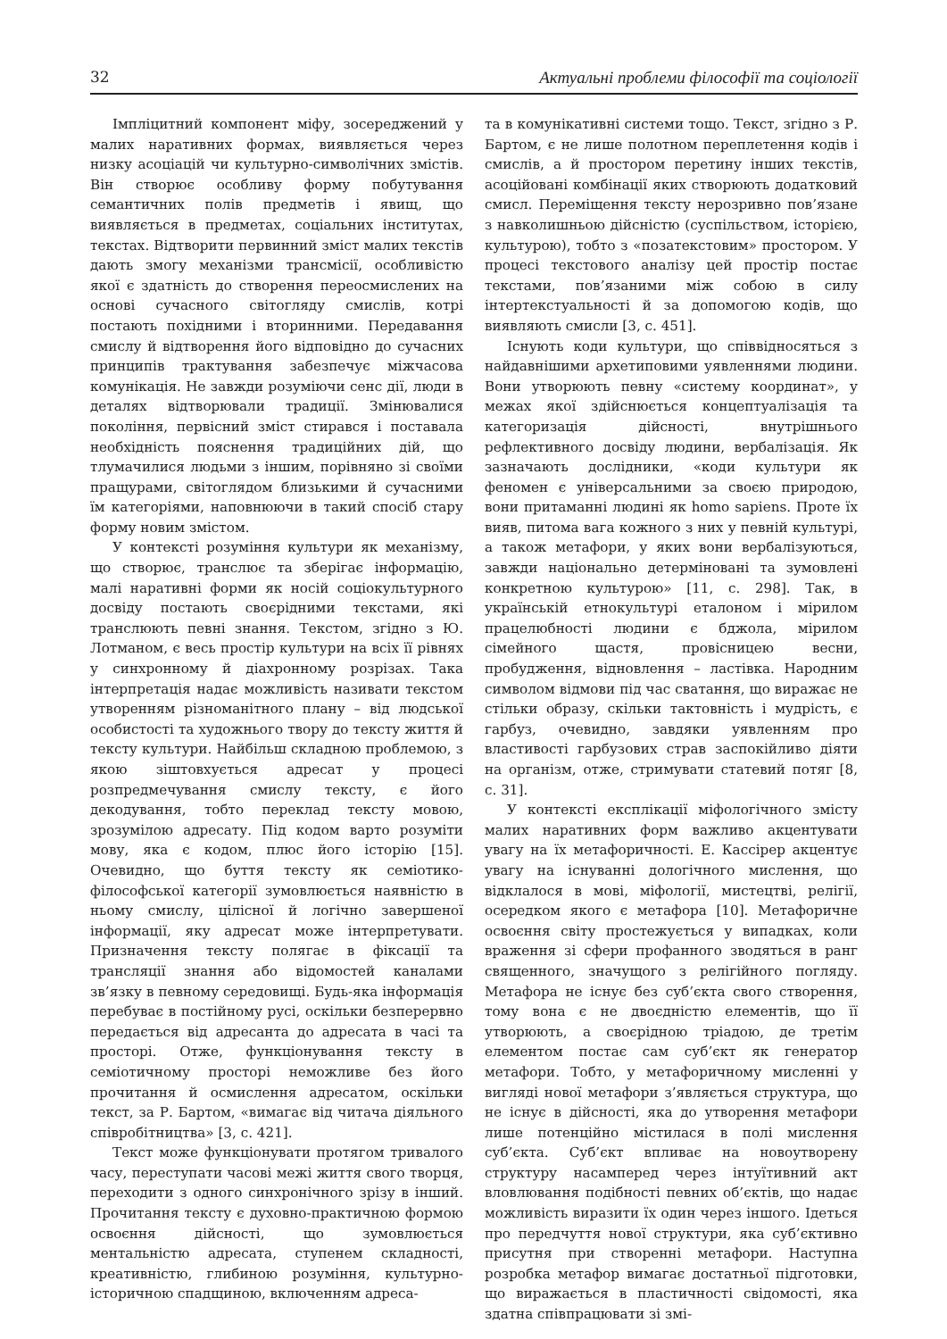32 Актуальні проблеми філософії та соціології
Імпліцитний компонент міфу, зосереджений у малих наративних формах, виявляється через низку асоціацій чи культурно-символічних змістів. Він створює особливу форму побутування семантичних полів предметів і явищ, що виявляється в предметах, соціальних інститутах, текстах. Відтворити первинний зміст малих текстів дають змогу механізми трансмісії, особливістю якої є здатність до створення переосмислених на основі сучасного світогляду смислів, котрі постають похідними і вторинними. Передавання смислу й відтворення його відповідно до сучасних принципів трактування забезпечує міжчасова комунікація. Не завжди розуміючи сенс дії, люди в деталях відтворювали традиції. Змінювалися покоління, первісний зміст стирався і поставала необхідність пояснення традиційних дій, що тлумачилися людьми з іншим, порівняно зі своїми пращурами, світоглядом близькими й сучасними їм категоріями, наповнюючи в такий спосіб стару форму новим змістом.
У контексті розуміння культури як механізму, що створює, транслює та зберігає інформацію, малі наративні форми як носій соціокультурного досвіду постають своєрідними текстами, які транслюють певні знання. Текстом, згідно з Ю. Лотманом, є весь простір культури на всіх її рівнях у синхронному й діахронному розрізах. Така інтерпретація надає можливість називати текстом утворенням різноманітного плану – від людської особистості та художнього твору до тексту життя й тексту культури. Найбільш складною проблемою, з якою зіштовхується адресат у процесі розпредмечування смислу тексту, є його декодування, тобто переклад тексту мовою, зрозумілою адресату. Під кодом варто розуміти мову, яка є кодом, плюс його історію [15]. Очевидно, що буття тексту як семіотико-філософської категорії зумовлюється наявністю в ньому смислу, цілісної й логічно завершеної інформації, яку адресат може інтерпретувати. Призначення тексту полягає в фіксації та трансляції знання або відомостей каналами зв’язку в певному середовищі. Будь-яка інформація перебуває в постійному русі, оскільки безперервно передається від адресанта до адресата в часі та просторі. Отже, функціонування тексту в семіотичному просторі неможливе без його прочитання й осмислення адресатом, оскільки текст, за Р. Бартом, «вимагає від читача діяльного співробітництва» [3, с. 421].
Текст може функціонувати протягом тривалого часу, переступати часові межі життя свого творця, переходити з одного синхронічного зрізу в інший. Прочитання тексту є духовно-практичною формою освоєння дійсності, що зумовлюється ментальністю адресата, ступенем складності, креативністю, глибиною розуміння, культурно-історичною спадщиною, включенням адреса-
та в комунікативні системи тощо. Текст, згідно з Р. Бартом, є не лише полотном переплетення кодів і смислів, а й простором перетину інших текстів, асоційовані комбінації яких створюють додатковий смисл. Переміщення тексту нерозривно пов’язане з навколишньою дійсністю (суспільством, історією, культурою), тобто з «позатекстовим» простором. У процесі текстового аналізу цей простір постає текстами, пов’язаними між собою в силу інтертекстуальності й за допомогою кодів, що виявляють смисли [3, с. 451].
Існують коди культури, що співвідносяться з найдавнішими архетиповими уявленнями людини. Вони утворюють певну «систему координат», у межах якої здійснюється концептуалізація та категоризація дійсності, внутрішнього рефлективного досвіду людини, вербалізація. Як зазначають дослідники, «коди культури як феномен є універсальними за своєю природою, вони притаманні людині як homo sapiens. Проте їх вияв, питома вага кожного з них у певній культурі, а також метафори, у яких вони вербалізуються, завжди національно детерміновані та зумовлені конкретною культурою» [11, с. 298]. Так, в українській етнокультурі еталоном і мірилом працелюбності людини є бджола, мірилом сімейного щастя, провісницею весни, пробудження, відновлення – ластівка. Народним символом відмови під час сватання, що виражає не стільки образу, скільки тактовність і мудрість, є гарбуз, очевидно, завдяки уявленням про властивості гарбузових страв заспокійливо діяти на організм, отже, стримувати статевий потяг [8, с. 31].
У контексті експлікації міфологічного змісту малих наративних форм важливо акцентувати увагу на їх метафоричності. Е. Кассірер акцентує увагу на існуванні дологічного мислення, що відклалося в мові, міфології, мистецтві, релігії, осередком якого є метафора [10]. Метафоричне освоєння світу простежується у випадках, коли враження зі сфери профанного зводяться в ранг священного, значущого з релігійного погляду. Метафора не існує без суб’єкта свого створення, тому вона є не двоєдністю елементів, що її утворюють, а своєрідною тріадою, де третім елементом постає сам суб’єкт як генератор метафори. Тобто, у метафоричному мисленні у вигляді нової метафори з’являється структура, що не існує в дійсності, яка до утворення метафори лише потенційно містилася в полі мислення суб’єкта. Суб’єкт впливає на новоутворену структуру насамперед через інтуїтивний акт вловлювання подібності певних об’єктів, що надає можливість виразити їх один через іншого. Ідеться про передчуття нової структури, яка суб’єктивно присутня при створенні метафори. Наступна розробка метафор вимагає достатньої підготовки, що виражається в пластичності свідомості, яка здатна співпрацювати зі змі-